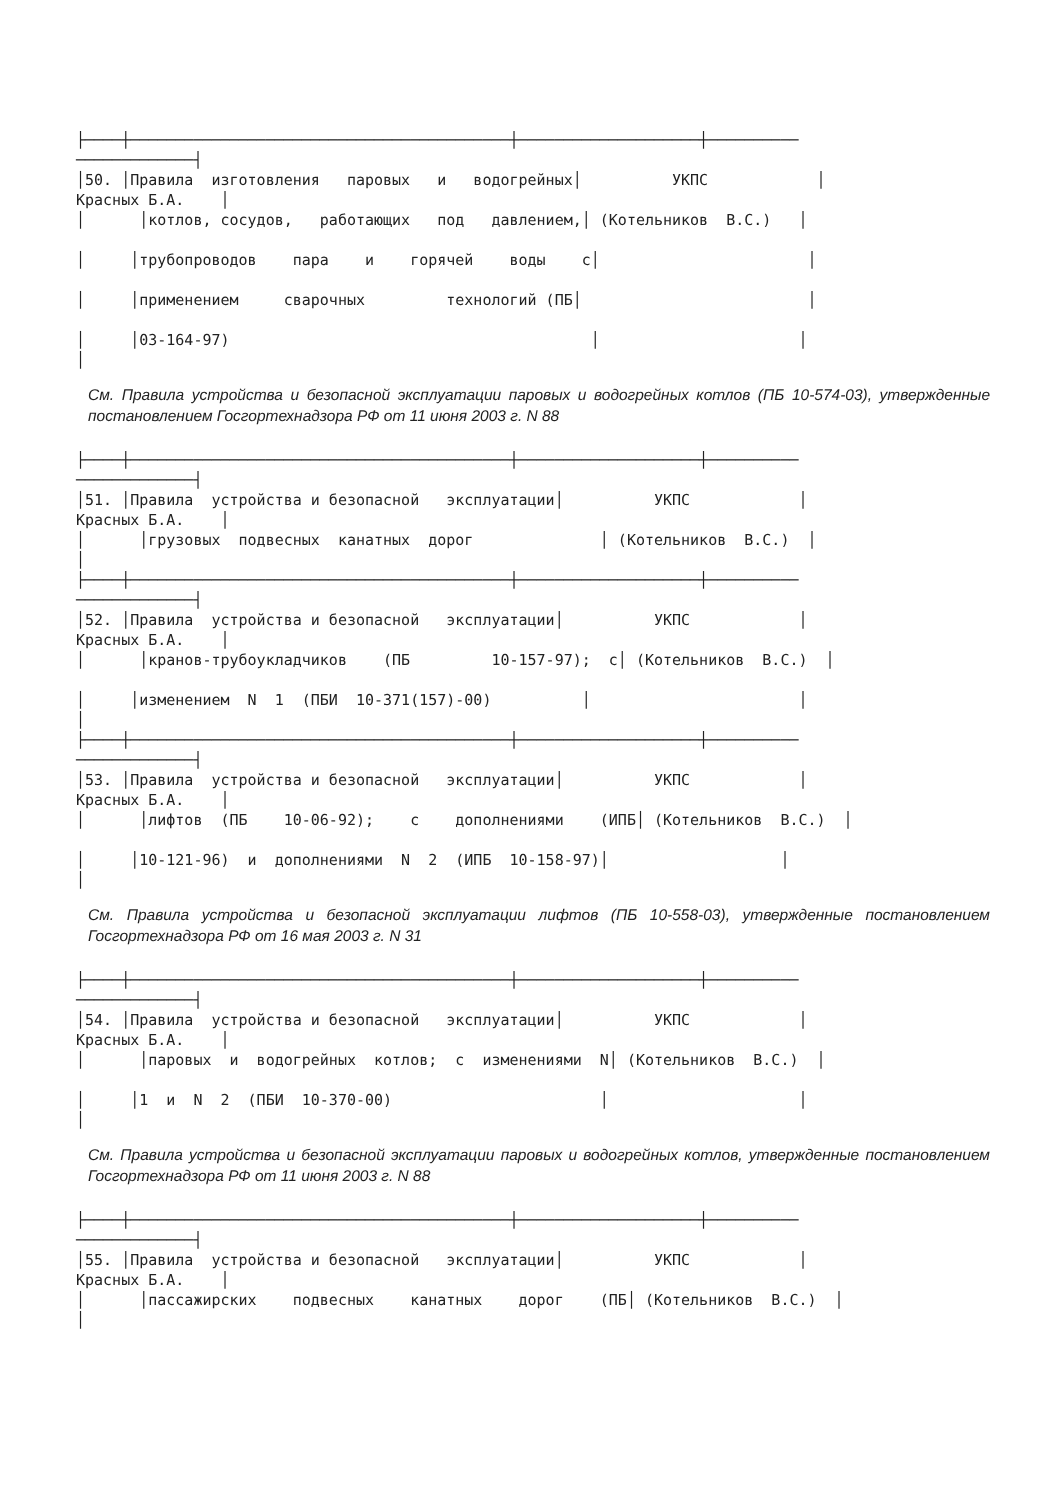├────┼──────────────────────────────────────────┼────────────────────┼──────────
─────────────┤
│50. │Правила  изготовления   паровых   и   водогрейных│          УКПС            │
Красных Б.А.    │
│      │котлов, сосудов,   работающих   под   давлением,│ (Котельников  В.С.)   │

│     │трубопроводов    пара    и    горячей    воды    с│                       │

│     │применением     сварочных         технологий (ПБ│                         │

│     │03-164-97)                                        │                      │
│
См. Правила устройства и безопасной эксплуатации паровых и водогрейных котлов (ПБ 10-574-03), утвержденные постановлением Госгортехнадзора РФ от 11 июня 2003 г. N 88
├────┼──────────────────────────────────────────┼────────────────────┼──────────
─────────────┤
│51. │Правила  устройства и безопасной   эксплуатации│          УКПС            │
Красных Б.А.    │
│      │грузовых  подвесных  канатных  дорог              │ (Котельников  В.С.)  │
│
├────┼──────────────────────────────────────────┼────────────────────┼──────────
─────────────┤
│52. │Правила  устройства и безопасной   эксплуатации│          УКПС            │
Красных Б.А.    │
│      │кранов-трубоукладчиков    (ПБ         10-157-97);  с│ (Котельников  В.С.)  │

│     │изменением  N  1  (ПБИ  10-371(157)-00)          │                       │
│
├────┼──────────────────────────────────────────┼────────────────────┼──────────
─────────────┤
│53. │Правила  устройства и безопасной   эксплуатации│          УКПС            │
Красных Б.А.    │
│      │лифтов  (ПБ    10-06-92);    с    дополнениями    (ИПБ│ (Котельников  В.С.)  │

│     │10-121-96)  и  дополнениями  N  2  (ИПБ  10-158-97)│                   │
│
См. Правила устройства и безопасной эксплуатации лифтов (ПБ 10-558-03), утвержденные постановлением Госгортехнадзора РФ от 16 мая 2003 г. N 31
├────┼──────────────────────────────────────────┼────────────────────┼──────────
─────────────┤
│54. │Правила  устройства и безопасной   эксплуатации│          УКПС            │
Красных Б.А.    │
│      │паровых  и  водогрейных  котлов;  с  изменениями  N│ (Котельников  В.С.)  │

│     │1  и  N  2  (ПБИ  10-370-00)                       │                     │
│
См. Правила устройства и безопасной эксплуатации паровых и водогрейных котлов, утвержденные постановлением Госгортехнадзора РФ от 11 июня 2003 г. N 88
├────┼──────────────────────────────────────────┼────────────────────┼──────────
─────────────┤
│55. │Правила  устройства и безопасной   эксплуатации│          УКПС            │
Красных Б.А.    │
│      │пассажирских    подвесных    канатных    дорог    (ПБ│ (Котельников  В.С.)  │
│